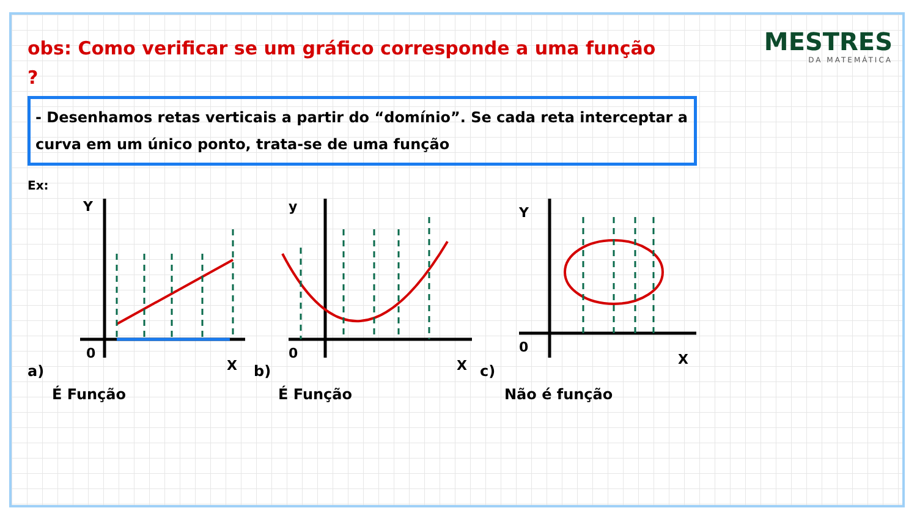MESTRES
DA MATEMÁTICA
obs: Como verificar se um gráfico corresponde a uma função ?
- Desenhamos retas verticais a partir do “domínio”. Se cada reta interceptar a curva em um único ponto, trata-se de uma função
Ex:
a)
Y
0
X
É Função
b)
y
0
X
É Função
c)
Y
0
X
Não é função